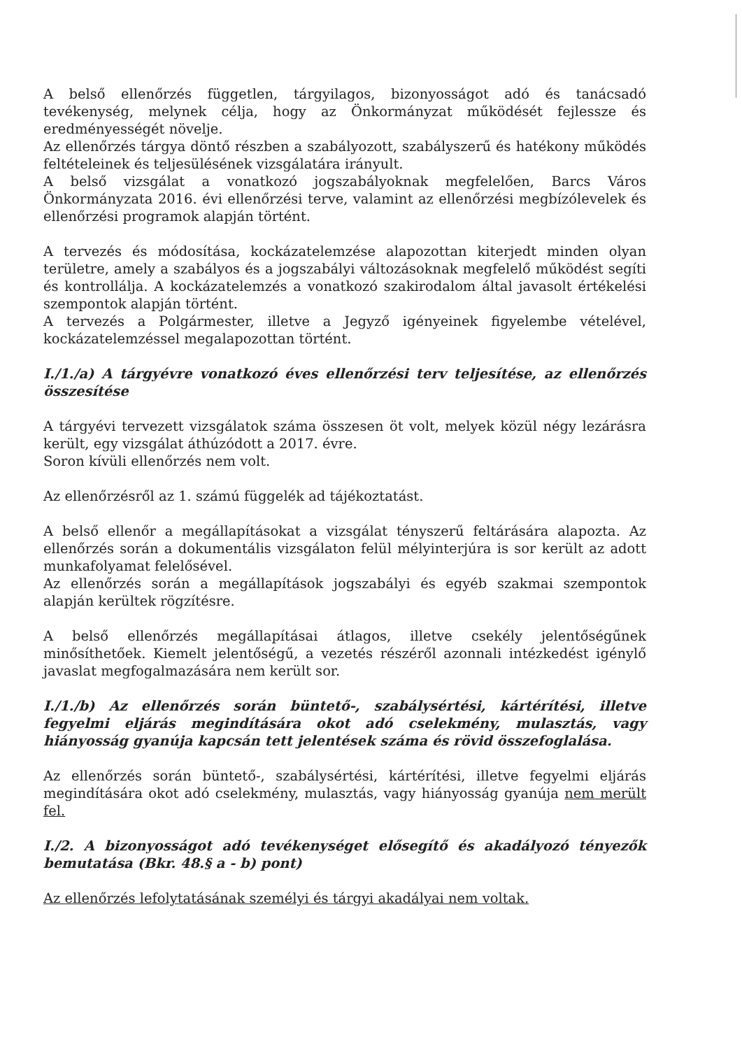A belső ellenőrzés független, tárgyilagos, bizonyosságot adó és tanácsadó tevékenység, melynek célja, hogy az Önkormányzat működését fejlessze és eredményességét növelje.
Az ellenőrzés tárgya döntő részben a szabályozott, szabályszerű és hatékony működés feltételeinek és teljesülésének vizsgálatára irányult.
A belső vizsgálat a vonatkozó jogszabályoknak megfelelően, Barcs Város Önkormányzata 2016. évi ellenőrzési terve, valamint az ellenőrzési megbízólevelek és ellenőrzési programok alapján történt.
A tervezés és módosítása, kockázatelemzése alapozottan kiterjedt minden olyan területre, amely a szabályos és a jogszabályi változásoknak megfelelő működést segíti és kontrollálja. A kockázatelemzés a vonatkozó szakirodalom által javasolt értékelési szempontok alapján történt.
A tervezés a Polgármester, illetve a Jegyző igényeinek figyelembe vételével, kockázatelemzéssel megalapozottan történt.
I./1./a) A tárgyévre vonatkozó éves ellenőrzési terv teljesítése, az ellenőrzés összesítése
A tárgyévi tervezett vizsgálatok száma összesen öt volt, melyek közül négy lezárásra került, egy vizsgálat áthúzódott a 2017. évre.
Soron kívüli ellenőrzés nem volt.
Az ellenőrzésről az 1. számú függelék ad tájékoztatást.
A belső ellenőr a megállapításokat a vizsgálat tényszerű feltárására alapozta. Az ellenőrzés során a dokumentális vizsgálaton felül mélyinterjúra is sor került az adott munkafolyamat felelősével.
Az ellenőrzés során a megállapítások jogszabályi és egyéb szakmai szempontok alapján kerültek rögzítésre.
A belső ellenőrzés megállapításai átlagos, illetve csekély jelentőségűnek minősíthetőek. Kiemelt jelentőségű, a vezetés részéről azonnali intézkedést igénylő javaslat megfogalmazására nem került sor.
I./1./b) Az ellenőrzés során büntető-, szabálysértési, kártérítési, illetve fegyelmi eljárás megindítására okot adó cselekmény, mulasztás, vagy hiányosság gyanúja kapcsán tett jelentések száma és rövid összefoglalása.
Az ellenőrzés során büntető-, szabálysértési, kártérítési, illetve fegyelmi eljárás megindítására okot adó cselekmény, mulasztás, vagy hiányosság gyanúja nem merült fel.
I./2. A bizonyosságot adó tevékenységet elősegítő és akadályozó tényezők bemutatása (Bkr. 48.§ a - b) pont)
Az ellenőrzés lefolytatásának személyi és tárgyi akadályai nem voltak.